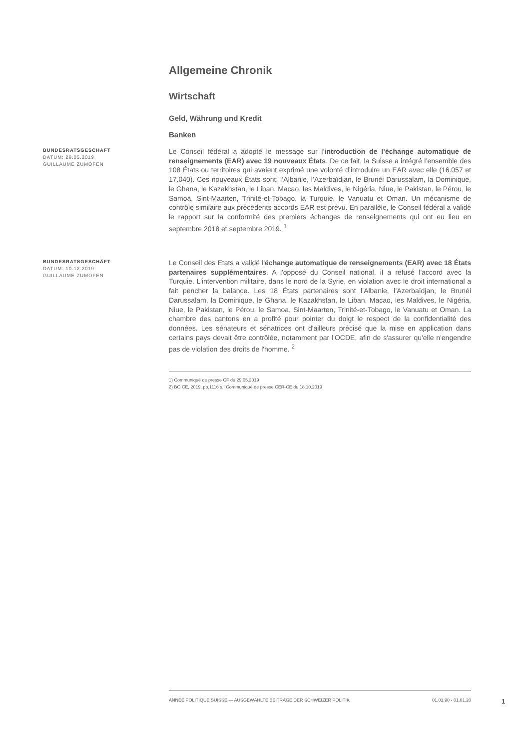Allgemeine Chronik
Wirtschaft
Geld, Währung und Kredit
Banken
BUNDESRATSGESCHÄFT
DATUM: 29.05.2019
GUILLAUME ZUMOFEN
Le Conseil fédéral a adopté le message sur l’introduction de l’échange automatique de renseignements (EAR) avec 19 nouveaux États. De ce fait, la Suisse a intégré l’ensemble des 108 États ou territoires qui avaient exprimé une volonté d’introduire un EAR avec elle (16.057 et 17.040). Ces nouveaux États sont: l’Albanie, l’Azerbaïdjan, le Brunéi Darussalam, la Dominique, le Ghana, le Kazakhstan, le Liban, Macao, les Maldives, le Nigéria, Niue, le Pakistan, le Pérou, le Samoa, Sint-Maarten, Trinité-et-Tobago, la Turquie, le Vanuatu et Oman. Un mécanisme de contrôle similaire aux précédents accords EAR est prévu. En parallèle, le Conseil fédéral a validé le rapport sur la conformité des premiers échanges de renseignements qui ont eu lieu en septembre 2018 et septembre 2019. <sup>1</sup>
BUNDESRATSGESCHÄFT
DATUM: 10.12.2019
GUILLAUME ZUMOFEN
Le Conseil des Etats a validé l'échange automatique de renseignements (EAR) avec 18 États partenaires supplémentaires. A l'opposé du Conseil national, il a refusé l'accord avec la Turquie. L'intervention militaire, dans le nord de la Syrie, en violation avec le droit international a fait pencher la balance. Les 18 États partenaires sont l’Albanie, l’Azerbaïdjan, le Brunéi Darussalam, la Dominique, le Ghana, le Kazakhstan, le Liban, Macao, les Maldives, le Nigéria, Niue, le Pakistan, le Pérou, le Samoa, Sint-Maarten, Trinité-et-Tobago, le Vanuatu et Oman. La chambre des cantons en a profité pour pointer du doigt le respect de la confidentialité des données. Les sénateurs et sénatrices ont d'ailleurs précisé que la mise en application dans certains pays devait être contrôlée, notamment par l'OCDE, afin de s'assurer qu'elle n'engendre pas de violation des droits de l'homme. <sup>2</sup>
1) Communiqué de presse CF du 29.05.2019
2) BO CE, 2019, pp.1116 s.; Communiqué de presse CER-CE du 18.10.2019
ANNÉE POLITIQUE SUISSE — AUSGEWÄHLTE BEITRÄGE DER SCHWEIZER POLITIK 01.01.90 - 01.01.20
1